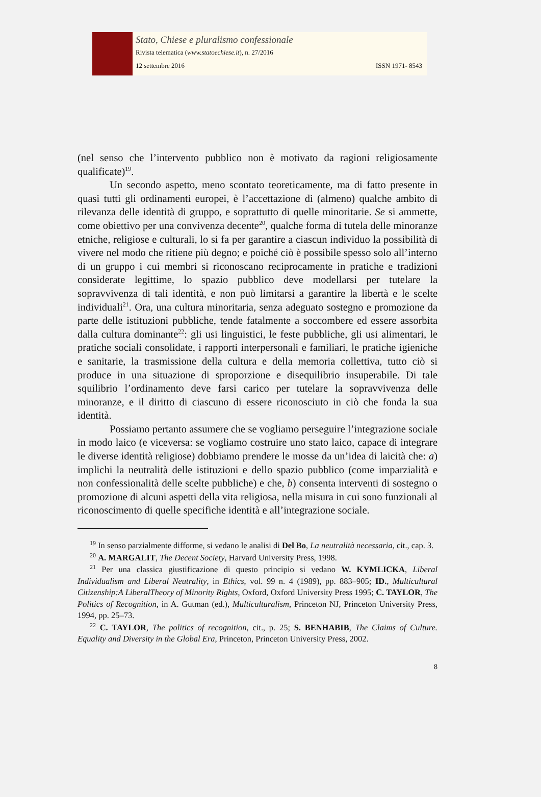Stato, Chiese e pluralismo confessionale
Rivista telematica (www.statoechiese.it), n. 27/2016
12 settembre 2016 ISSN 1971- 8543
(nel senso che l’intervento pubblico non è motivato da ragioni religiosamente qualificate)<sup>19</sup>.
Un secondo aspetto, meno scontato teoreticamente, ma di fatto presente in quasi tutti gli ordinamenti europei, è l’accettazione di (almeno) qualche ambito di rilevanza delle identità di gruppo, e soprattutto di quelle minoritarie. Se si ammette, come obiettivo per una convivenza decente<sup>20</sup>, qualche forma di tutela delle minoranze etniche, religiose e culturali, lo si fa per garantire a ciascun individuo la possibilità di vivere nel modo che ritiene più degno; e poiché ciò è possibile spesso solo all’interno di un gruppo i cui membri si riconoscano reciprocamente in pratiche e tradizioni considerate legittime, lo spazio pubblico deve modellarsi per tutelare la sopravvivenza di tali identità, e non può limitarsi a garantire la libertà e le scelte individuali<sup>21</sup>. Ora, una cultura minoritaria, senza adeguato sostegno e promozione da parte delle istituzioni pubbliche, tende fatalmente a soccombere ed essere assorbita dalla cultura dominante<sup>22</sup>: gli usi linguistici, le feste pubbliche, gli usi alimentari, le pratiche sociali consolidate, i rapporti interpersonali e familiari, le pratiche igieniche e sanitarie, la trasmissione della cultura e della memoria collettiva, tutto ciò si produce in una situazione di sproporzione e disequilibrio insuperabile. Di tale squilibrio l’ordinamento deve farsi carico per tutelare la sopravvivenza delle minoranze, e il diritto di ciascuno di essere riconosciuto in ciò che fonda la sua identità.
Possiamo pertanto assumere che se vogliamo perseguire l’integrazione sociale in modo laico (e viceversa: se vogliamo costruire uno stato laico, capace di integrare le diverse identità religiose) dobbiamo prendere le mosse da un’idea di laicità che: a) implichi la neutralità delle istituzioni e dello spazio pubblico (come imparzialità e non confessionalità delle scelte pubbliche) e che, b) consenta interventi di sostegno o promozione di alcuni aspetti della vita religiosa, nella misura in cui sono funzionali al riconoscimento di quelle specifiche identità e all’integrazione sociale.
<sup>19</sup> In senso parzialmente difforme, si vedano le analisi di Del Bo, La neutralità necessaria, cit., cap. 3.
<sup>20</sup> A. MARGALIT, The Decent Society, Harvard University Press, 1998.
<sup>21</sup> Per una classica giustificazione di questo principio si vedano W. KYMLICKA, Liberal Individualism and Liberal Neutrality, in Ethics, vol. 99 n. 4 (1989), pp. 883–905; ID., Multicultural Citizenship:A LiberalTheory of Minority Rights, Oxford, Oxford University Press 1995; C. TAYLOR, The Politics of Recognition, in A. Gutman (ed.), Multiculturalism, Princeton NJ, Princeton University Press, 1994, pp. 25–73.
<sup>22</sup> C. TAYLOR, The politics of recognition, cit., p. 25; S. BENHABIB, The Claims of Culture. Equality and Diversity in the Global Era, Princeton, Princeton University Press, 2002.
8